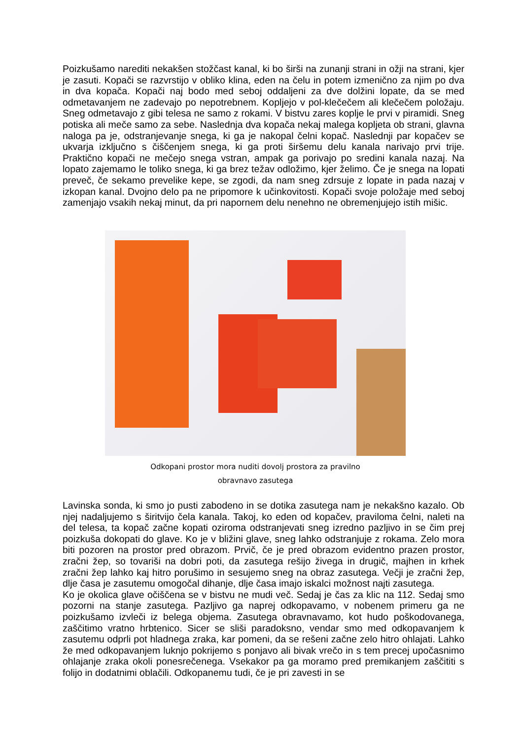Poizkušamo narediti nekakšen stožčast kanal, ki bo širši na zunanji strani in ožji na strani, kjer je zasuti. Kopači se razvrstijo v obliko klina, eden na čelu in potem izmenično za njim po dva in dva kopača. Kopači naj bodo med seboj oddaljeni za dve dolžini lopate, da se med odmetavanjem ne zadevajo po nepotrebnem. Kopljejo v pol-klečečem ali klečečem položaju. Sneg odmetavajo z gibi telesa ne samo z rokami. V bistvu zares koplje le prvi v piramidi. Sneg potiska ali meče samo za sebe. Naslednja dva kopača nekaj malega kopljeta ob strani, glavna naloga pa je, odstranjevanje snega, ki ga je nakopal čelni kopač. Naslednji par kopačev se ukvarja izključno s čiščenjem snega, ki ga proti širšemu delu kanala narivajo prvi trije. Praktično kopači ne mečejo snega vstran, ampak ga porivajo po sredini kanala nazaj. Na lopato zajemamo le toliko snega, ki ga brez težav odložimo, kjer želimo. Če je snega na lopati preveč, če sekamo prevelike kepe, se zgodi, da nam sneg zdrsuje z lopate in pada nazaj v izkopan kanal. Dvojno delo pa ne pripomore k učinkovitosti. Kopači svoje položaje med seboj zamenjajo vsakih nekaj minut, da pri napornem delu nenehno ne obremenjujejo istih mišic.
Odkopani prostor mora nuditi dovolj prostora za pravilno
obravnavo zasutega
Lavinska sonda, ki smo jo pusti zabodeno in se dotika zasutega nam je nekakšno kazalo. Ob njej nadaljujemo s širitvijo čela kanala. Takoj, ko eden od kopačev, praviloma čelni, naleti na del telesa, ta kopač začne kopati oziroma odstranjevati sneg izredno pazljivo in se čim prej poizkuša dokopati do glave. Ko je v bližini glave, sneg lahko odstranjuje z rokama. Zelo mora biti pozoren na prostor pred obrazom. Prvič, če je pred obrazom evidentno prazen prostor, zračni žep, so tovariši na dobri poti, da zasutega rešijo živega in drugič, majhen in krhek zračni žep lahko kaj hitro porušimo in sesujemo sneg na obraz zasutega. Večji je zračni žep, dlje časa je zasutemu omogočal dihanje, dlje časa imajo iskalci možnost najti zasutega.
Ko je okolica glave očiščena se v bistvu ne mudi več. Sedaj je čas za klic na 112. Sedaj smo pozorni na stanje zasutega. Pazljivo ga naprej odkopavamo, v nobenem primeru ga ne poizkušamo izvleči iz belega objema. Zasutega obravnavamo, kot hudo poškodovanega, zaščitimo vratno hrbtenico. Sicer se sliši paradoksno, vendar smo med odkopavanjem k zasutemu odprli pot hladnega zraka, kar pomeni, da se rešeni začne zelo hitro ohlajati. Lahko že med odkopavanjem luknjo pokrijemo s ponjavo ali bivak vrečo in s tem precej upočasnimo ohlajanje zraka okoli ponesrečenega. Vsekakor pa ga moramo pred premikanjem zaščititi s folijo in dodatnimi oblačili. Odkopanemu tudi, če je pri zavesti in se